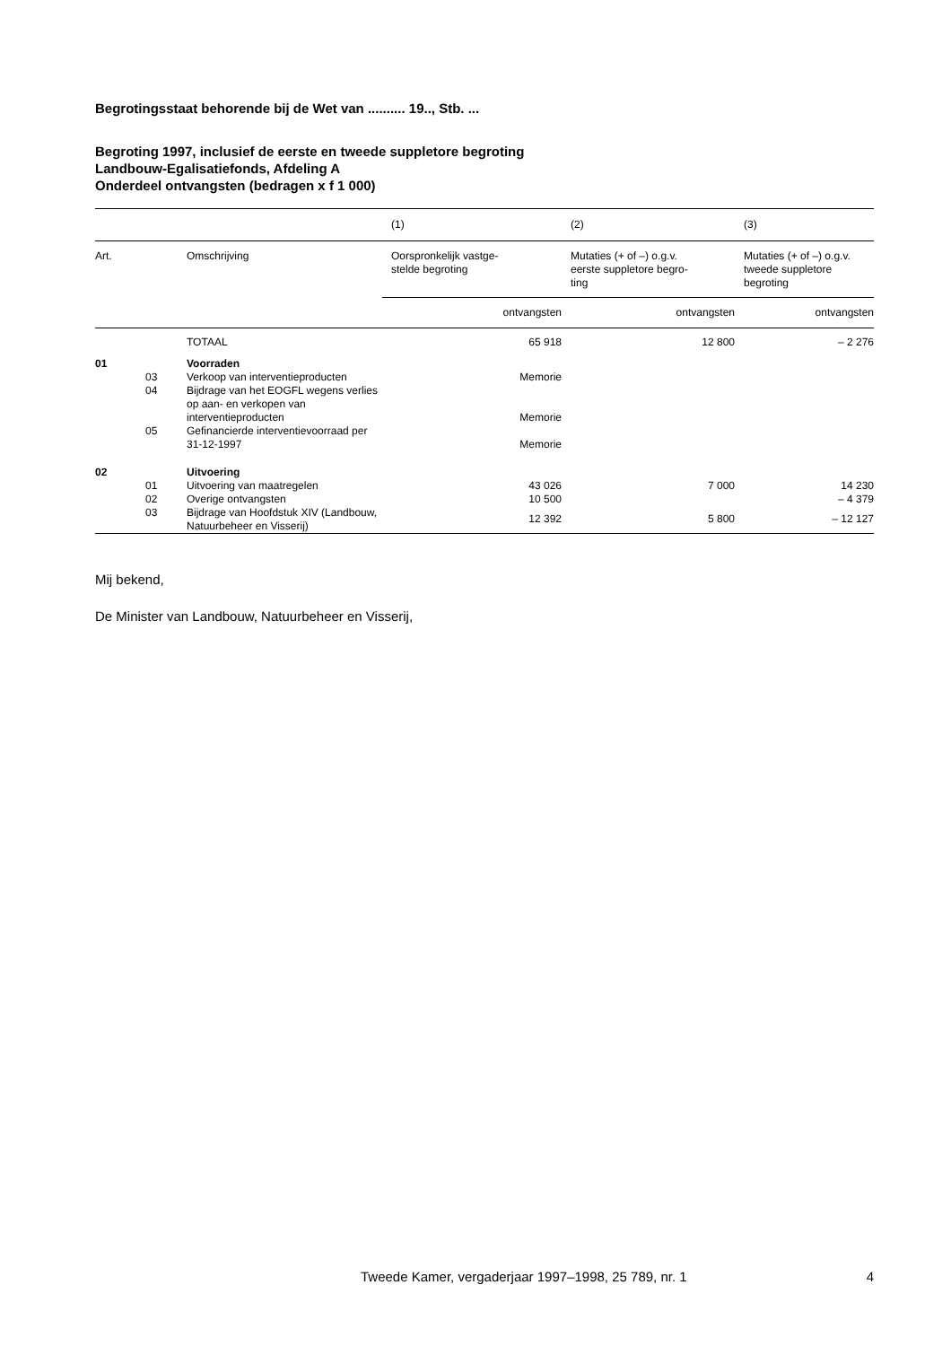Begrotingsstaat behorende bij de Wet van .......... 19.., Stb. ...
Begroting 1997, inclusief de eerste en tweede suppletore begroting
Landbouw-Egalisatiefonds, Afdeling A
Onderdeel ontvangsten (bedragen x f 1 000)
| | | | (1) | (2) | (3) |
| --- | --- | --- | --- | --- | --- |
| Art. | | Omschrijving | Oorspronkelijk vastge- stelde begroting | Mutaties (+ of –) o.g.v. eerste suppletore begro- ting | Mutaties (+ of –) o.g.v. tweede suppletore begroting |
| | | | ontvangsten | ontvangsten | ontvangsten |
| | | TOTAAL | 65 918 | 12 800 | – 2 276 |
| 01 | | Voorraden | | | |
| | 03 | Verkoop van interventieproducten | Memorie | | |
| | 04 | Bijdrage van het EOGFL wegens verlies op aan- en verkopen van interventieproducten | Memorie | | |
| | 05 | Gefinancierde interventievoorraad per 31-12-1997 | Memorie | | |
| 02 | | Uitvoering | | | |
| | 01 | Uitvoering van maatregelen | 43 026 | 7 000 | 14 230 |
| | 02 | Overige ontvangsten | 10 500 | | – 4 379 |
| | 03 | Bijdrage van Hoofdstuk XIV (Landbouw, Natuurbeheer en Visserij) | 12 392 | 5 800 | – 12 127 |
Mij bekend,
De Minister van Landbouw, Natuurbeheer en Visserij,
Tweede Kamer, vergaderjaar 1997–1998, 25 789, nr. 1 4